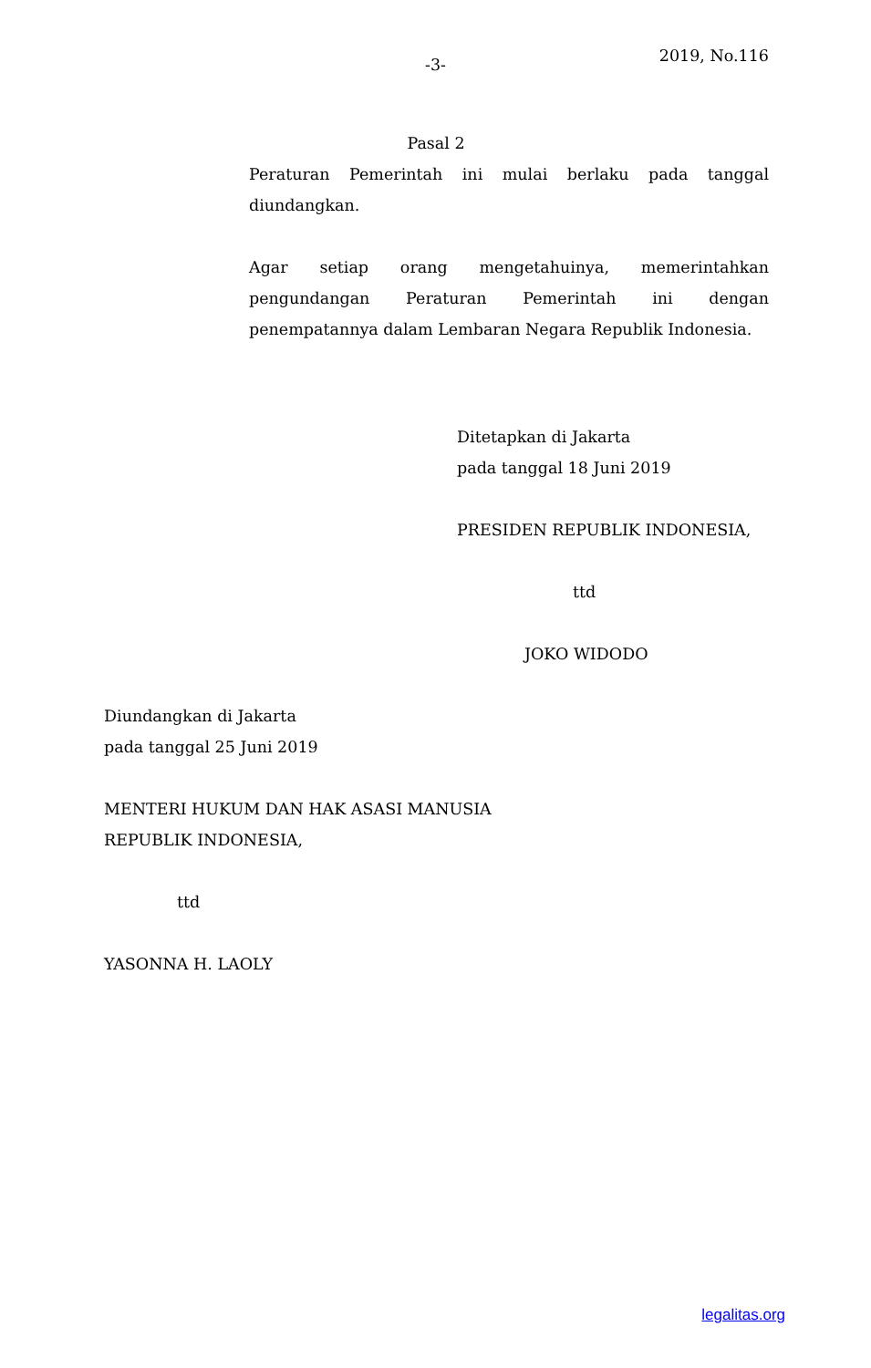-3-
2019, No.116
Pasal 2
Peraturan Pemerintah ini mulai berlaku pada tanggal diundangkan.
Agar setiap orang mengetahuinya, memerintahkan pengundangan Peraturan Pemerintah ini dengan penempatannya dalam Lembaran Negara Republik Indonesia.
Ditetapkan di Jakarta
pada tanggal 18 Juni 2019
PRESIDEN REPUBLIK INDONESIA,
ttd
JOKO WIDODO
Diundangkan di Jakarta
pada tanggal 25 Juni 2019
MENTERI HUKUM DAN HAK ASASI MANUSIA
REPUBLIK INDONESIA,
ttd
YASONNA H. LAOLY
legalitas.org